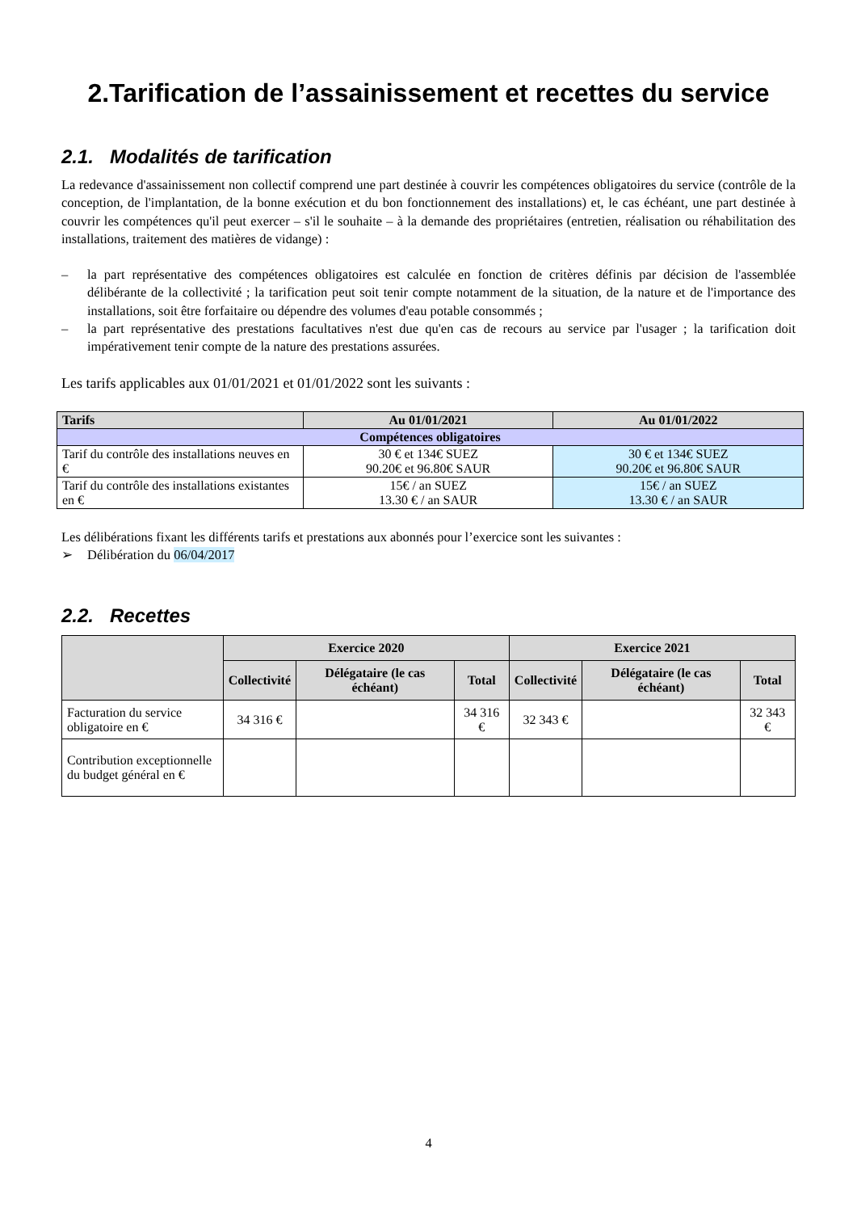2.Tarification de l’assainissement et recettes du service
2.1. Modalités de tarification
La redevance d'assainissement non collectif comprend une part destinée à couvrir les compétences obligatoires du service (contrôle de la conception, de l'implantation, de la bonne exécution et du bon fonctionnement des installations) et, le cas échéant, une part destinée à couvrir les compétences qu'il peut exercer – s'il le souhaite – à la demande des propriétaires (entretien, réalisation ou réhabilitation des installations, traitement des matières de vidange) :
– la part représentative des compétences obligatoires est calculée en fonction de critères définis par décision de l'assemblée délibérante de la collectivité ; la tarification peut soit tenir compte notamment de la situation, de la nature et de l'importance des installations, soit être forfaitaire ou dépendre des volumes d'eau potable consommés ;
– la part représentative des prestations facultatives n'est due qu'en cas de recours au service par l'usager ; la tarification doit impérativement tenir compte de la nature des prestations assurées.
Les tarifs applicables aux 01/01/2021 et 01/01/2022 sont les suivants :
| Tarifs | Au 01/01/2021 | Au 01/01/2022 |
| --- | --- | --- |
| Compétences obligatoires | | |
| Tarif du contrôle des installations neuves en € | 30 € et 134€ SUEZ 90.20€ et 96.80€ SAUR | 30 € et 134€ SUEZ 90.20€ et 96.80€ SAUR |
| Tarif du contrôle des installations existantes en € | 15€ / an SUEZ 13.30 € / an SAUR | 15€ / an SUEZ 13.30 € / an SAUR |
Les délibérations fixant les différents tarifs et prestations aux abonnés pour l’exercice sont les suivantes :
➢ Délibération du 06/04/2017
2.2. Recettes
| | Exercice 2020 | | | Exercice 2021 | | |
| --- | --- | --- | --- | --- | --- | --- |
| | Collectivité | Délégataire (le cas échéant) | Total | Collectivité | Délégataire (le cas échéant) | Total |
| Facturation du service obligatoire en € | 34 316 € | | 34 316 € | 32 343 € | | 32 343 € |
| Contribution exceptionnelle du budget général en € | | | | | | |
4